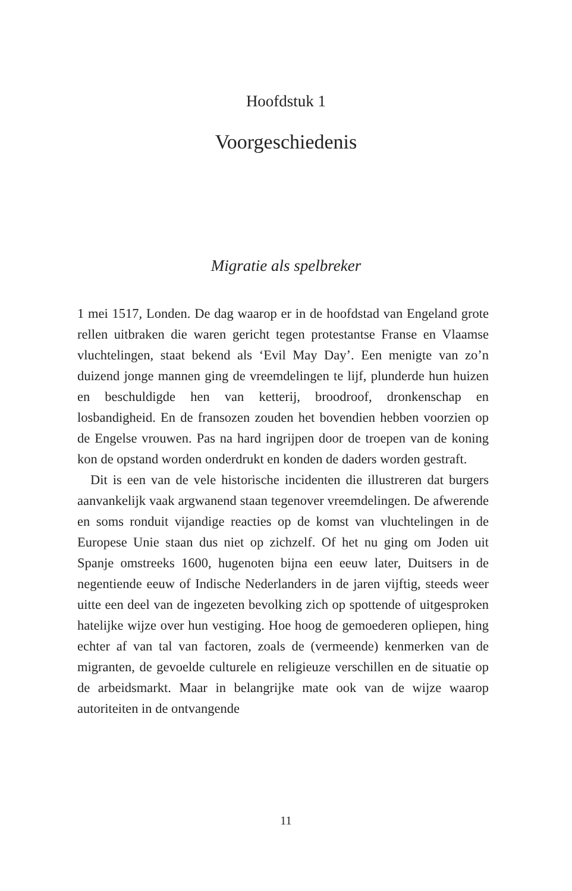Hoofdstuk 1
Voorgeschiedenis
Migratie als spelbreker
1 mei 1517, Londen. De dag waarop er in de hoofdstad van Engeland grote rellen uitbraken die waren gericht tegen protestantse Franse en Vlaamse vluchtelingen, staat bekend als ‘Evil May Day’. Een menigte van zo’n duizend jonge mannen ging de vreemdelingen te lijf, plunderde hun huizen en beschuldigde hen van ketterij, broodroof, dronkenschap en losbandigheid. En de fransozen zouden het bovendien hebben voorzien op de Engelse vrouwen. Pas na hard ingrijpen door de troepen van de koning kon de opstand worden onderdrukt en konden de daders worden gestraft.
Dit is een van de vele historische incidenten die illustreren dat burgers aanvankelijk vaak argwanend staan tegenover vreemdelingen. De afwerende en soms ronduit vijandige reacties op de komst van vluchtelingen in de Europese Unie staan dus niet op zichzelf. Of het nu ging om Joden uit Spanje omstreeks 1600, hugenoten bijna een eeuw later, Duitsers in de negentiende eeuw of Indische Nederlanders in de jaren vijftig, steeds weer uitte een deel van de ingezeten bevolking zich op spottende of uitgesproken hatelijke wijze over hun vestiging. Hoe hoog de gemoederen opliepen, hing echter af van tal van factoren, zoals de (vermeende) kenmerken van de migranten, de gevoelde culturele en religieuze verschillen en de situatie op de arbeidsmarkt. Maar in belangrijke mate ook van de wijze waarop autoriteiten in de ontvangende
11